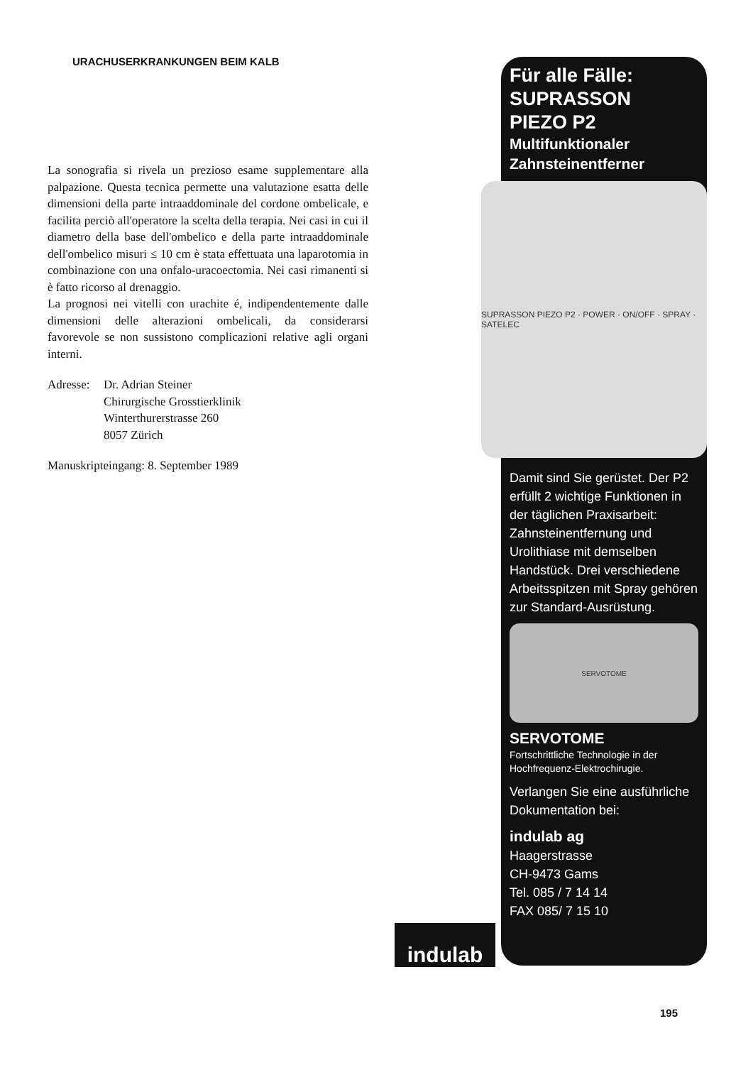URACHUSERKRANKUNGEN BEIM KALB
La sonografia si rivela un prezioso esame supplementare alla palpazione. Questa tecnica permette una valutazione esatta delle dimensioni della parte intraaddominale del cordone ombelicale, e facilita perciò all'operatore la scelta della terapia. Nei casi in cui il diametro della base dell'ombelico e della parte intraaddominale dell'ombelico misuri ≤ 10 cm è stata effettuata una laparotomia in combinazione con una onfalo-uracoectomia. Nei casi rimanenti si è fatto ricorso al drenaggio.
La prognosi nei vitelli con urachite é, indipendentemente dalle dimensioni delle alterazioni ombelicali, da considerarsi favorevole se non sussistono complicazioni relative agli organi interni.
Adresse:
Dr. Adrian Steiner
Chirurgische Grosstierklinik
Winterthurerstrasse 260
8057 Zürich
Manuskripteingang: 8. September 1989
Für alle Fälle:
SUPRASSON
PIEZO P2
Multifunktionaler
Zahnsteinentferner
SUPRASSON PIEZO P2 · POWER · ON/OFF · SPRAY · SATELEC
Damit sind Sie gerüstet. Der P2 erfüllt 2 wichtige Funktionen in der täglichen Praxisarbeit: Zahnsteinentfernung und Urolithiase mit demselben Handstück. Drei verschiedene Arbeitsspitzen mit Spray gehören zur Standard-Ausrüstung.
SERVOTOME
SERVOTOME
Fortschrittliche Technologie in der Hochfrequenz-Elektrochirugie.
Verlangen Sie eine ausführliche Dokumentation bei:
indulab ag
Haagerstrasse
CH-9473 Gams
Tel. 085 / 7 14 14
FAX 085/ 7 15 10
indulab
195